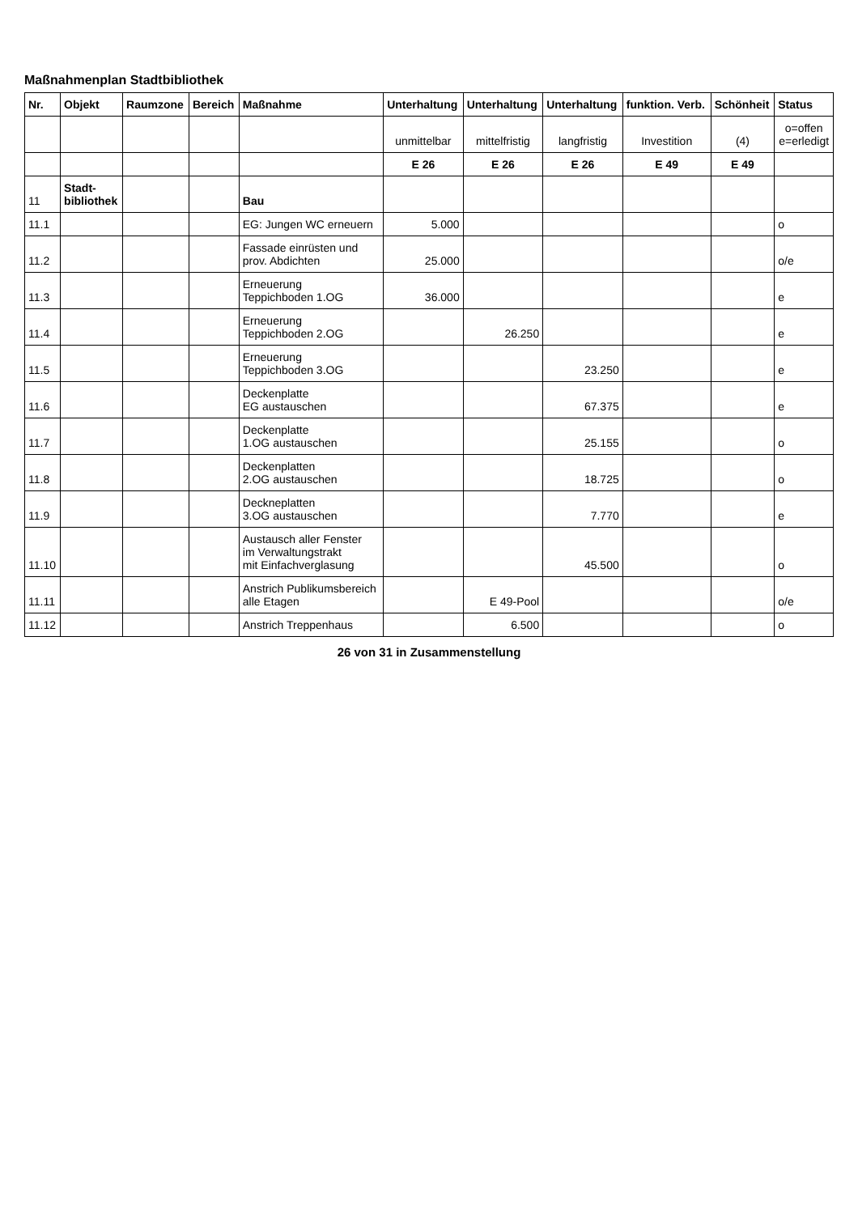Maßnahmenplan Stadtbibliothek
| Nr. | Objekt | Raumzone | Bereich | Maßnahme | Unterhaltung | Unterhaltung | Unterhaltung | funktion. Verb. | Schönheit | Status |
| --- | --- | --- | --- | --- | --- | --- | --- | --- | --- | --- |
| | | | | | unmittelbar | mittelfristig | langfristig | Investition | (4) | o=offen e=erledigt |
| | | | | | E 26 | E 26 | E 26 | E 49 | E 49 | |
| 11 | Stadt- bibliothek | | | Bau | | | | | | |
| 11.1 | | | | EG: Jungen WC erneuern | 5.000 | | | | | o |
| 11.2 | | | | Fassade einrüsten und prov. Abdichten | 25.000 | | | | | o/e |
| 11.3 | | | | Erneuerung Teppichboden 1.OG | 36.000 | | | | | e |
| 11.4 | | | | Erneuerung Teppichboden 2.OG | | 26.250 | | | | e |
| 11.5 | | | | Erneuerung Teppichboden 3.OG | | | 23.250 | | | e |
| 11.6 | | | | Deckenplatte EG austauschen | | | 67.375 | | | e |
| 11.7 | | | | Deckenplatte 1.OG austauschen | | | 25.155 | | | o |
| 11.8 | | | | Deckenplatten 2.OG austauschen | | | 18.725 | | | o |
| 11.9 | | | | Deckneplatten 3.OG austauschen | | | 7.770 | | | e |
| 11.10 | | | | Austausch aller Fenster im Verwaltungstrakt mit Einfachverglasung | | | 45.500 | | | o |
| 11.11 | | | | Anstrich Publikumsbereich alle Etagen | | E 49-Pool | | | | o/e |
| 11.12 | | | | Anstrich Treppenhaus | | 6.500 | | | | o |
26 von 31 in Zusammenstellung